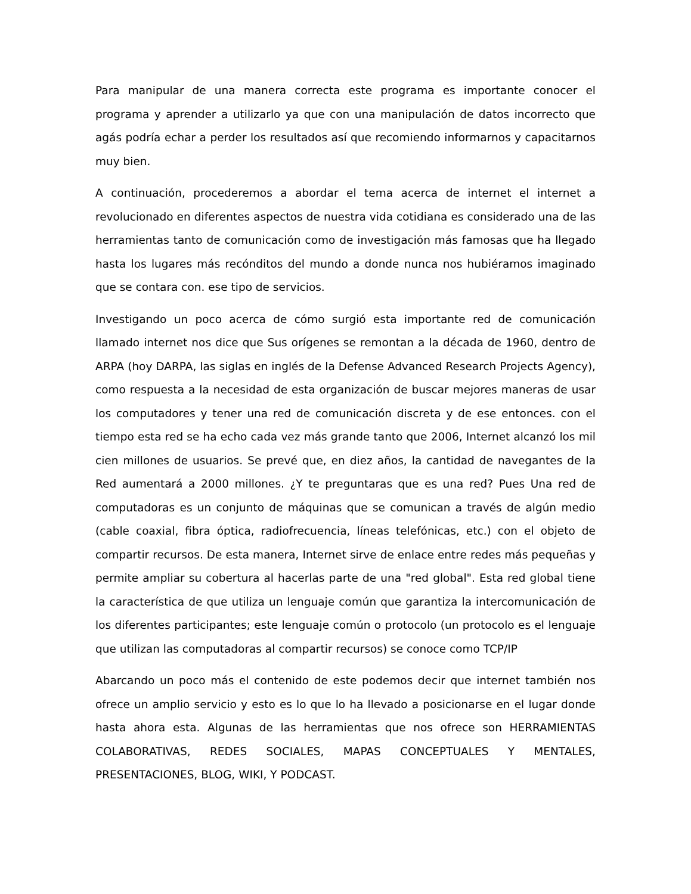Para manipular de una manera correcta este programa es importante conocer el programa y aprender a utilizarlo ya que con una manipulación de datos incorrecto que agás podría echar a perder los resultados así que recomiendo informarnos y capacitarnos muy bien.
A continuación, procederemos a abordar el tema acerca de internet el internet a revolucionado en diferentes aspectos de nuestra vida cotidiana es considerado una de las herramientas tanto de comunicación como de investigación más famosas que ha llegado hasta los lugares más recónditos del mundo a donde nunca nos hubiéramos imaginado que se contara con. ese tipo de servicios.
Investigando un poco acerca de cómo surgió esta importante red de comunicación llamado internet nos dice que Sus orígenes se remontan a la década de 1960, dentro de ARPA (hoy DARPA, las siglas en inglés de la Defense Advanced Research Projects Agency), como respuesta a la necesidad de esta organización de buscar mejores maneras de usar los computadores y tener una red de comunicación discreta y de ese entonces. con el tiempo esta red se ha echo cada vez más grande tanto que 2006, Internet alcanzó los mil cien millones de usuarios. Se prevé que, en diez años, la cantidad de navegantes de la Red aumentará a 2000 millones. ¿Y te preguntaras que es una red? Pues Una red de computadoras es un conjunto de máquinas que se comunican a través de algún medio (cable coaxial, fibra óptica, radiofrecuencia, líneas telefónicas, etc.) con el objeto de compartir recursos. De esta manera, Internet sirve de enlace entre redes más pequeñas y permite ampliar su cobertura al hacerlas parte de una "red global". Esta red global tiene la característica de que utiliza un lenguaje común que garantiza la intercomunicación de los diferentes participantes; este lenguaje común o protocolo (un protocolo es el lenguaje que utilizan las computadoras al compartir recursos) se conoce como TCP/IP
Abarcando un poco más el contenido de este podemos decir que internet también nos ofrece un amplio servicio y esto es lo que lo ha llevado a posicionarse en el lugar donde hasta ahora esta. Algunas de las herramientas que nos ofrece son HERRAMIENTAS COLABORATIVAS, REDES SOCIALES, MAPAS CONCEPTUALES Y MENTALES, PRESENTACIONES, BLOG, WIKI, Y PODCAST.